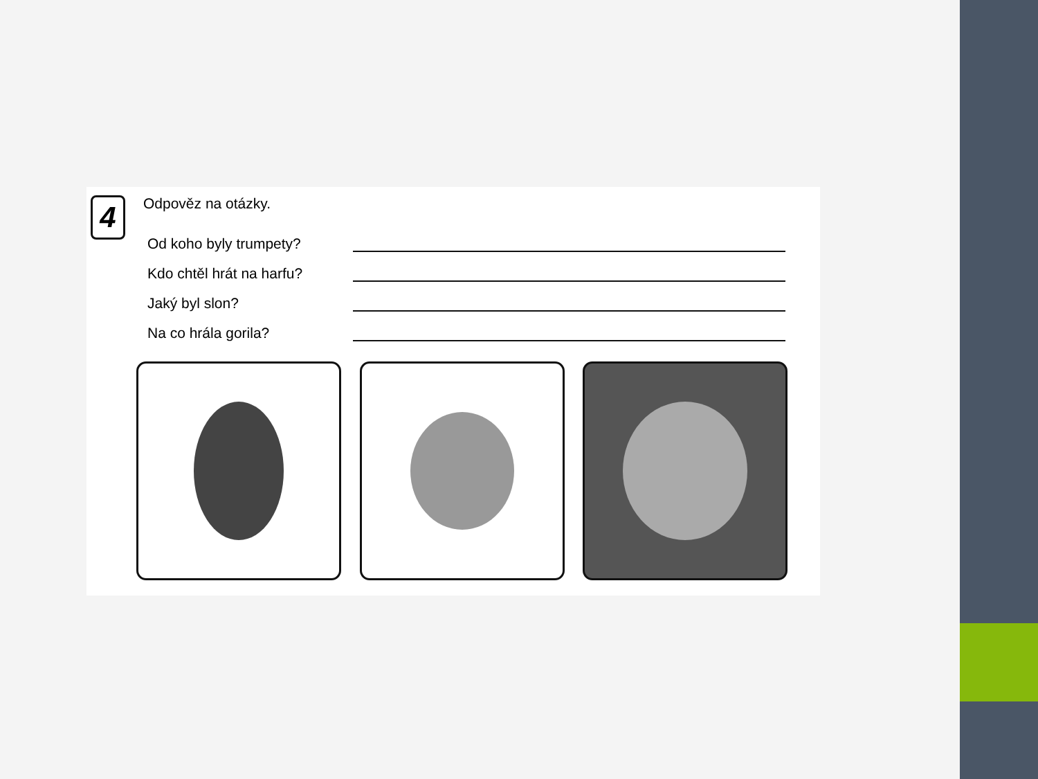4 Odpověz na otázky.
Od koho byly trumpety?
Kdo chtěl hrát na harfu?
Jaký byl slon?
Na co hrála gorila?